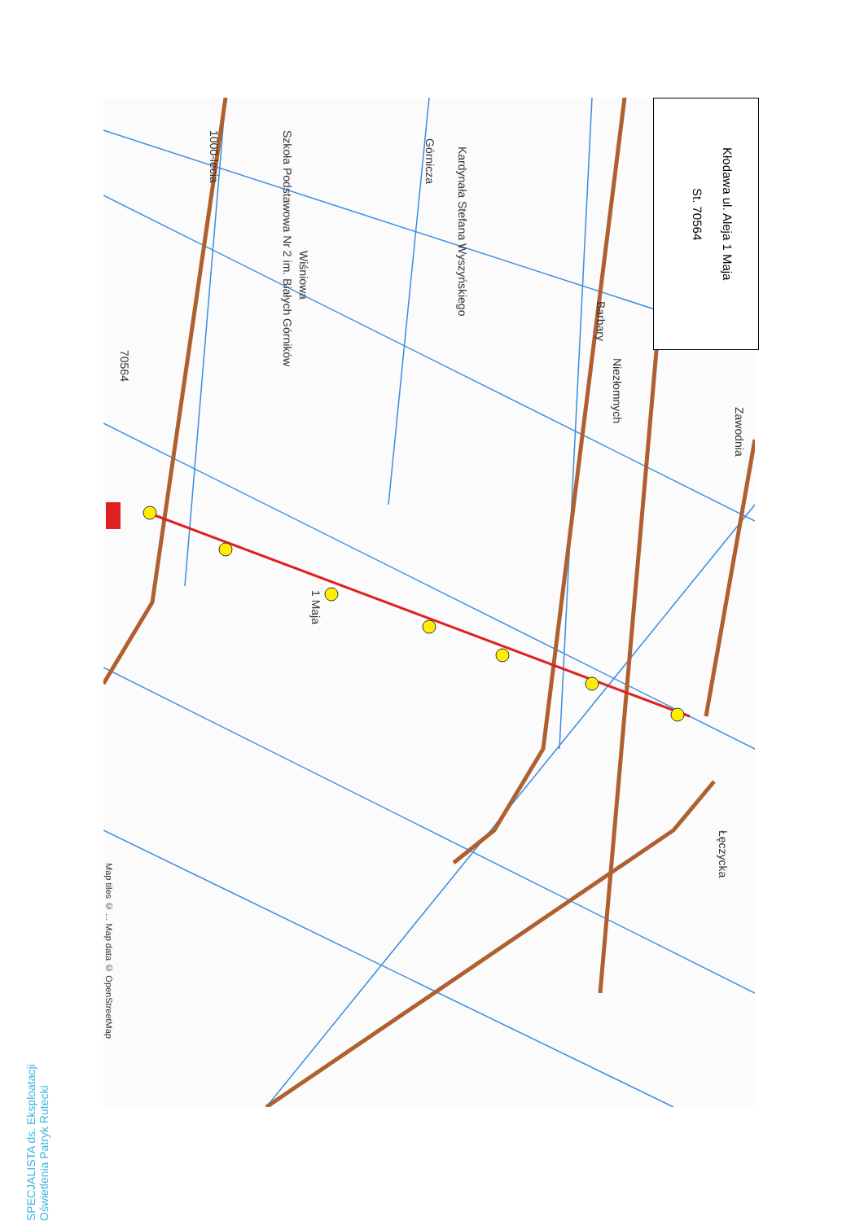Kłodawa ul. Aleja 1 Maja
St. 70564
Szkoła Podstawowa Nr 2 im. Białych Górników
1000-lecia
Wiśniowa
Górnicza
Kardynała Stefana Wyszyńskiego
Barbary
Niezłomnych
Zawodnia
1 Maja
Łęczycka
70564
Map tiles © ... Map data © OpenStreetMap
SPECJALISTA ds. Eksploatacji Oświetlenia Patryk Rutecki